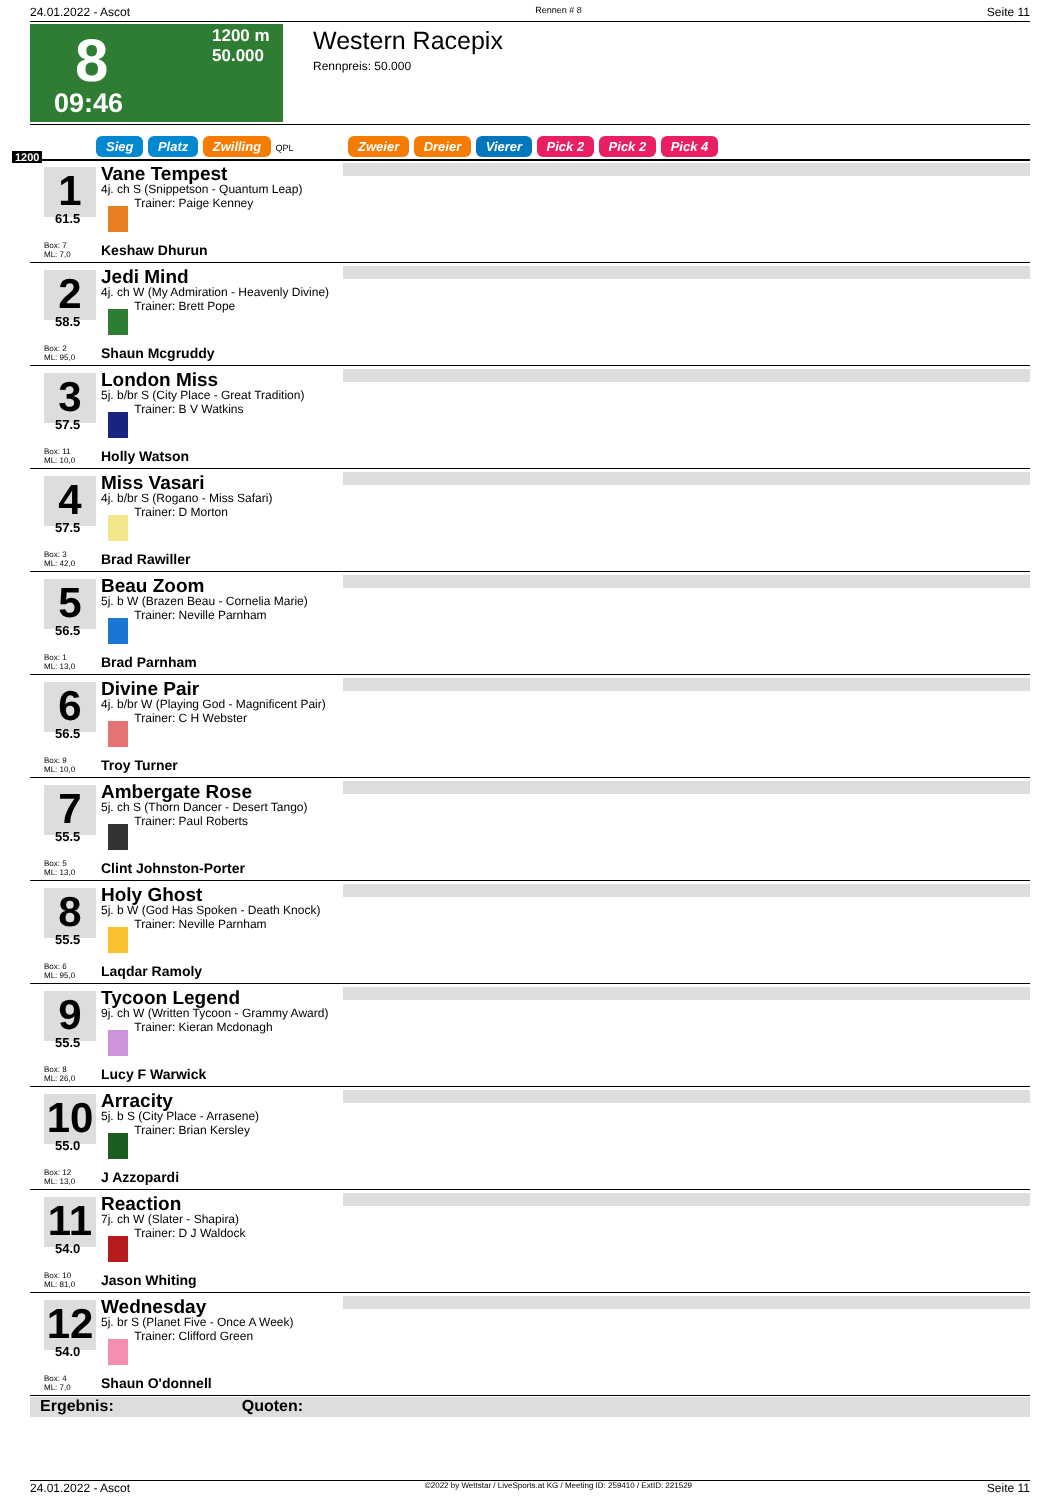24.01.2022 - Ascot Rennen # 8 Seite 11
8
1200 m
50.000
09:46
Western Racepix
Rennpreis: 50.000
Sieg Platz Zwilling QPL Zweier Dreier Vierer Pick 2 Pick 2 Pick 4
1200
1
61.5
Box: 7
ML: 7,0
Vane Tempest
4j. ch S (Snippetson - Quantum Leap)
Trainer: Paige Kenney
Keshaw Dhurun
2
58.5
Box: 2
ML: 95,0
Jedi Mind
4j. ch W (My Admiration - Heavenly Divine)
Trainer: Brett Pope
Shaun Mcgruddy
3
57.5
Box: 11
ML: 10,0
London Miss
5j. b/br S (City Place - Great Tradition)
Trainer: B V Watkins
Holly Watson
4
57.5
Box: 3
ML: 42,0
Miss Vasari
4j. b/br S (Rogano - Miss Safari)
Trainer: D Morton
Brad Rawiller
5
56.5
Box: 1
ML: 13,0
Beau Zoom
5j. b W (Brazen Beau - Cornelia Marie)
Trainer: Neville Parnham
Brad Parnham
6
56.5
Box: 9
ML: 10,0
Divine Pair
4j. b/br W (Playing God - Magnificent Pair)
Trainer: C H Webster
Troy Turner
7
55.5
Box: 5
ML: 13,0
Ambergate Rose
5j. ch S (Thorn Dancer - Desert Tango)
Trainer: Paul Roberts
Clint Johnston-Porter
8
55.5
Box: 6
ML: 95,0
Holy Ghost
5j. b W (God Has Spoken - Death Knock)
Trainer: Neville Parnham
Laqdar Ramoly
9
55.5
Box: 8
ML: 26,0
Tycoon Legend
9j. ch W (Written Tycoon - Grammy Award)
Trainer: Kieran Mcdonagh
Lucy F Warwick
10
55.0
Box: 12
ML: 13,0
Arracity
5j. b S (City Place - Arrasene)
Trainer: Brian Kersley
J Azzopardi
11
54.0
Box: 10
ML: 81,0
Reaction
7j. ch W (Slater - Shapira)
Trainer: D J Waldock
Jason Whiting
12
54.0
Box: 4
ML: 7,0
Wednesday
5j. br S (Planet Five - Once A Week)
Trainer: Clifford Green
Shaun O'donnell
Ergebnis: Quoten:
24.01.2022 - Ascot ©2022 by Wettstar / LiveSports.at KG / Meeting ID: 259410 / ExtID: 221529 Seite 11